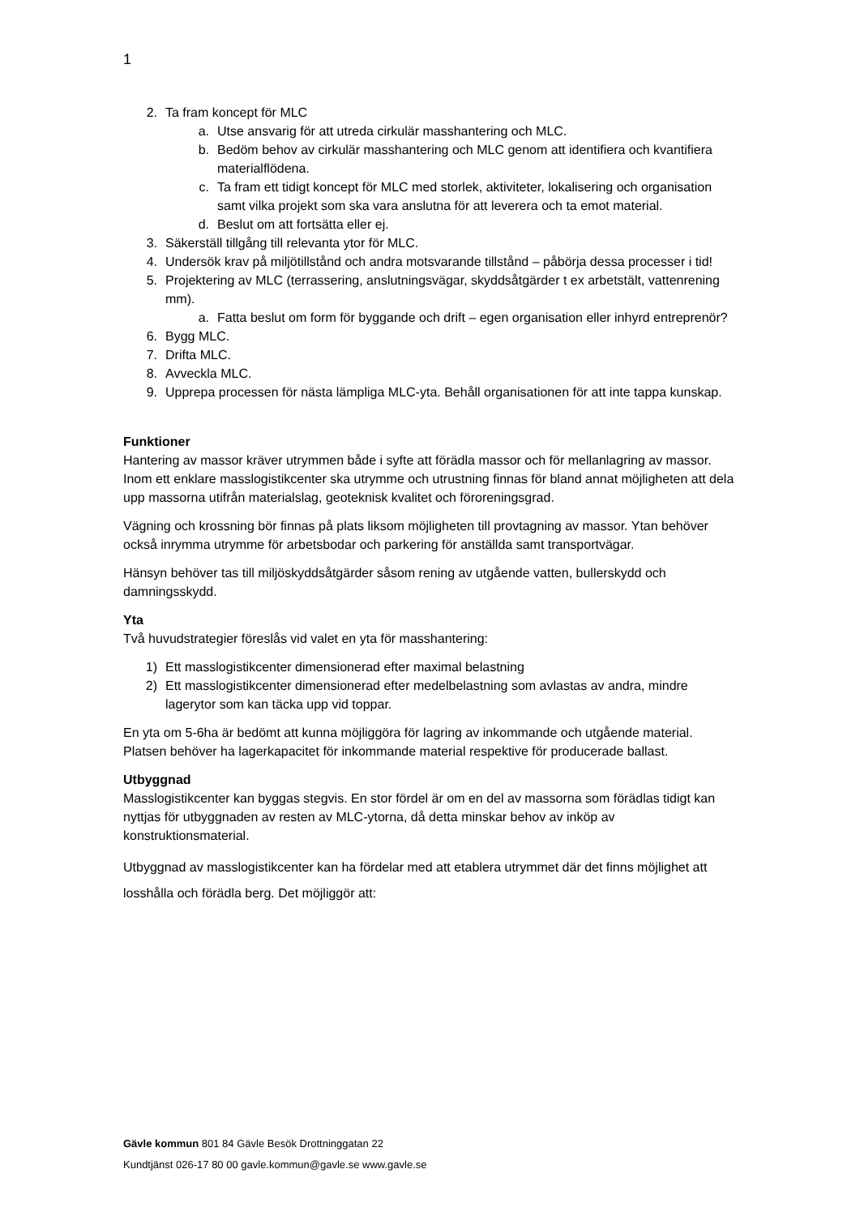1
2. Ta fram koncept för MLC
a. Utse ansvarig för att utreda cirkulär masshantering och MLC.
b. Bedöm behov av cirkulär masshantering och MLC genom att identifiera och kvantifiera materialflödena.
c. Ta fram ett tidigt koncept för MLC med storlek, aktiviteter, lokalisering och organisation samt vilka projekt som ska vara anslutna för att leverera och ta emot material.
d. Beslut om att fortsätta eller ej.
3. Säkerställ tillgång till relevanta ytor för MLC.
4. Undersök krav på miljötillstånd och andra motsvarande tillstånd – påbörja dessa processer i tid!
5. Projektering av MLC (terrassering, anslutningsvägar, skyddsåtgärder t ex arbetstält, vattenrening mm).
a. Fatta beslut om form för byggande och drift – egen organisation eller inhyrd entreprenör?
6. Bygg MLC.
7. Drifta MLC.
8. Avveckla MLC.
9. Upprepa processen för nästa lämpliga MLC-yta. Behåll organisationen för att inte tappa kunskap.
Funktioner
Hantering av massor kräver utrymmen både i syfte att förädla massor och för mellanlagring av massor. Inom ett enklare masslogistikcenter ska utrymme och utrustning finnas för bland annat möjligheten att dela upp massorna utifrån materialslag, geoteknisk kvalitet och föroreningsgrad.
Vägning och krossning bör finnas på plats liksom möjligheten till provtagning av massor. Ytan behöver också inrymma utrymme för arbetsbodar och parkering för anställda samt transportvägar.
Hänsyn behöver tas till miljöskyddsåtgärder såsom rening av utgående vatten, bullerskydd och damningsskydd.
Yta
Två huvudstrategier föreslås vid valet en yta för masshantering:
1) Ett masslogistikcenter dimensionerad efter maximal belastning
2) Ett masslogistikcenter dimensionerad efter medelbelastning som avlastas av andra, mindre lagerytor som kan täcka upp vid toppar.
En yta om 5-6ha är bedömt att kunna möjliggöra för lagring av inkommande och utgående material. Platsen behöver ha lagerkapacitet för inkommande material respektive för producerade ballast.
Utbyggnad
Masslogistikcenter kan byggas stegvis. En stor fördel är om en del av massorna som förädlas tidigt kan nyttjas för utbyggnaden av resten av MLC-ytorna, då detta minskar behov av inköp av konstruktionsmaterial.
Utbyggnad av masslogistikcenter kan ha fördelar med att etablera utrymmet där det finns möjlighet att losshålla och förädla berg. Det möjliggör att:
Gävle kommun 801 84 Gävle Besök Drottninggatan 22
Kundtjänst 026-17 80 00 gavle.kommun@gavle.se www.gavle.se